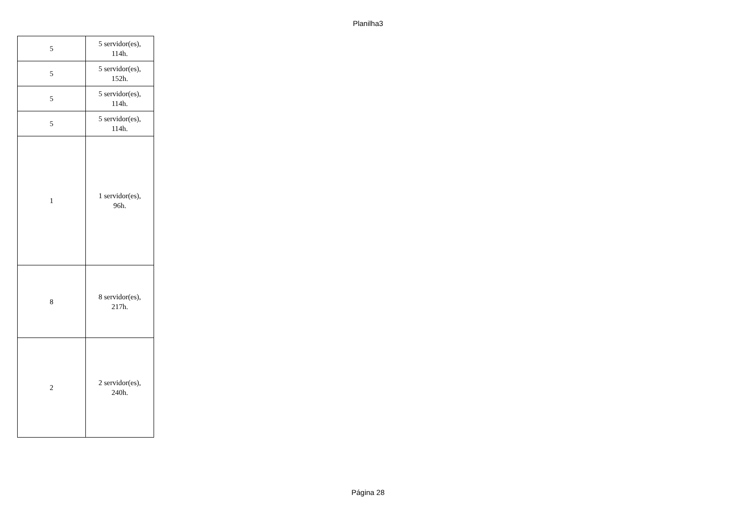Planilha3
| 5 | 5 servidor(es), 114h. |
| 5 | 5 servidor(es), 152h. |
| 5 | 5 servidor(es), 114h. |
| 5 | 5 servidor(es), 114h. |
| 1 | 1 servidor(es), 96h. |
| 8 | 8 servidor(es), 217h. |
| 2 | 2 servidor(es), 240h. |
Página 28